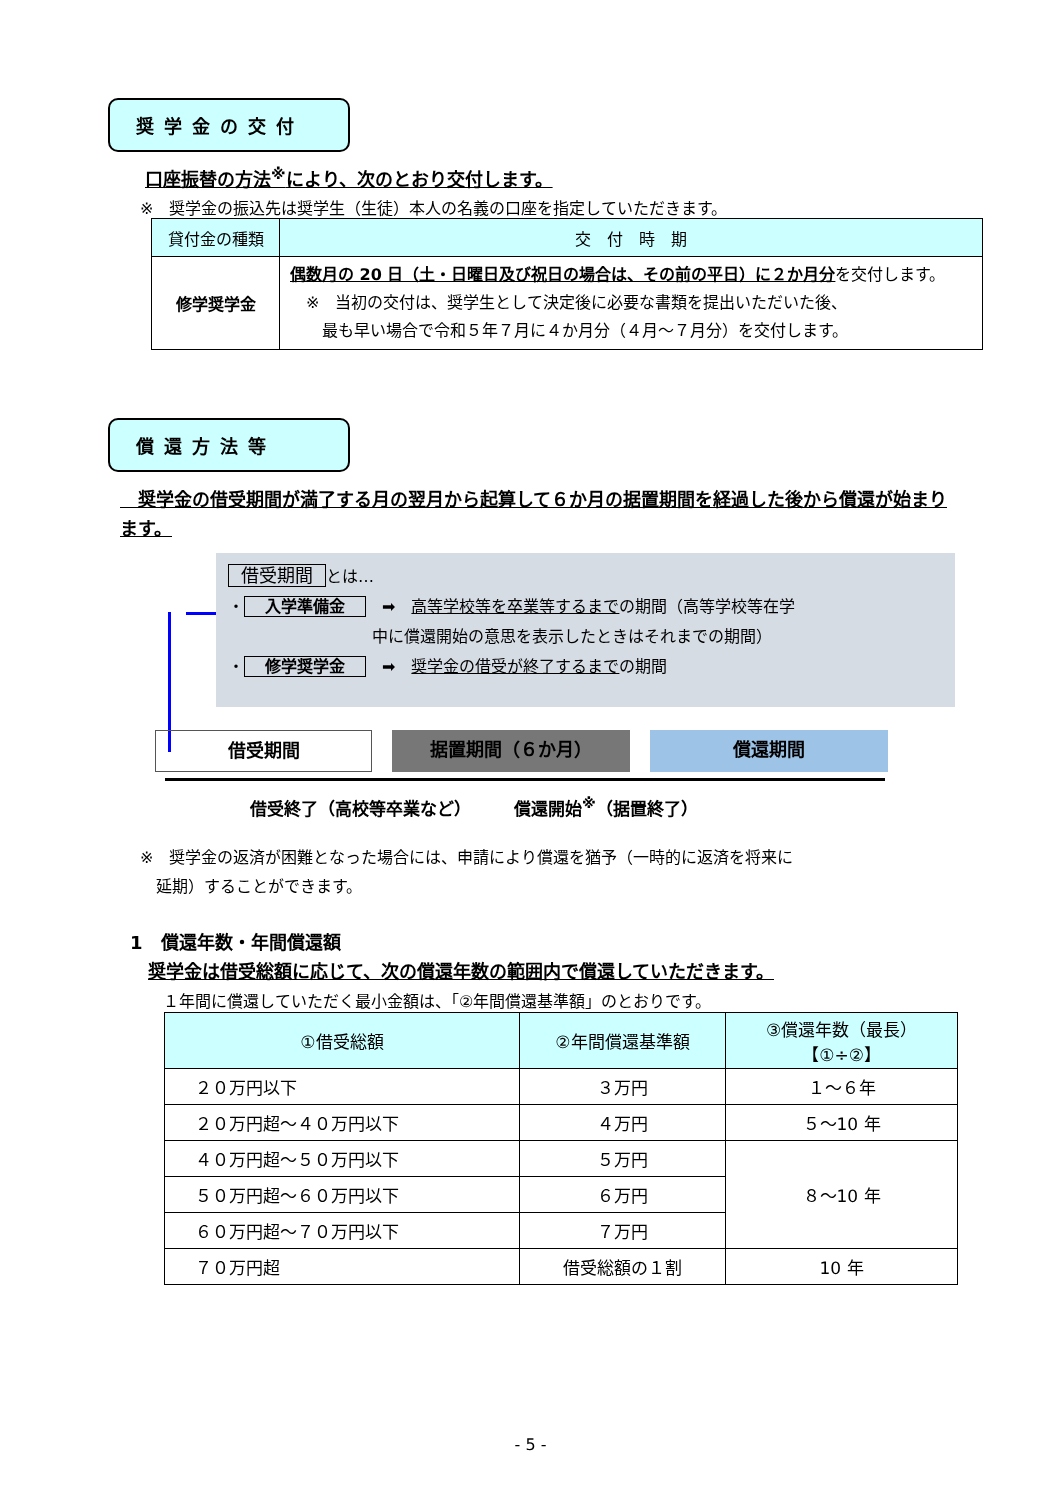奨学金の交付
口座振替の方法<sup>※</sup>により、次のとおり交付します。
※　奨学金の振込先は奨学生（生徒）本人の名義の口座を指定していただきます。
| 貸付金の種類 | 交 付 時 期 |
| --- | --- |
| 修学奨学金 | 偶数月の 20 日（土・日曜日及び祝日の場合は、その前の平日）に２か月分 を交付します。 ※ 当初の交付は、奨学生として決定後に必要な書類を提出いただいた後、 最も早い場合で令和５年７月に４か月分（４月～７月分）を交付します。 |
償還方法等
　奨学金の借受期間が満了する月の翌月から起算して６か月の据置期間を経過した後から償還が始まります。
借受期間 とは…
・ 入学準備金　➡　高等学校等を卒業等するまでの期間（高等学校等在学
　　　　　　　　　中に償還開始の意思を表示したときはそれまでの期間）
・ 修学奨学金　➡　奨学金の借受が終了するまでの期間
借受期間 据置期間（６か月） 償還期間
借受終了（高校等卒業など）　　　償還開始<sup>※</sup>（据置終了）
※　奨学金の返済が困難となった場合には、申請により償還を猶予（一時的に返済を将来に
　延期）することができます。
1　償還年数・年間償還額
　奨学金は借受総額に応じて、次の償還年数の範囲内で償還していただきます。
１年間に償還していただく最小金額は、「②年間償還基準額」のとおりです。
| ①借受総額 | ②年間償還基準額 | ③償還年数（最長） 【①÷②】 |
| --- | --- | --- |
| ２０万円以下 | ３万円 | １～６年 |
| ２０万円超～４０万円以下 | ４万円 | ５～10 年 |
| ４０万円超～５０万円以下 | ５万円 | ８～10 年 |
| ５０万円超～６０万円以下 | ６万円 | |
| ６０万円超～７０万円以下 | ７万円 | |
| ７０万円超 | 借受総額の１割 | 10 年 |
- 5 -